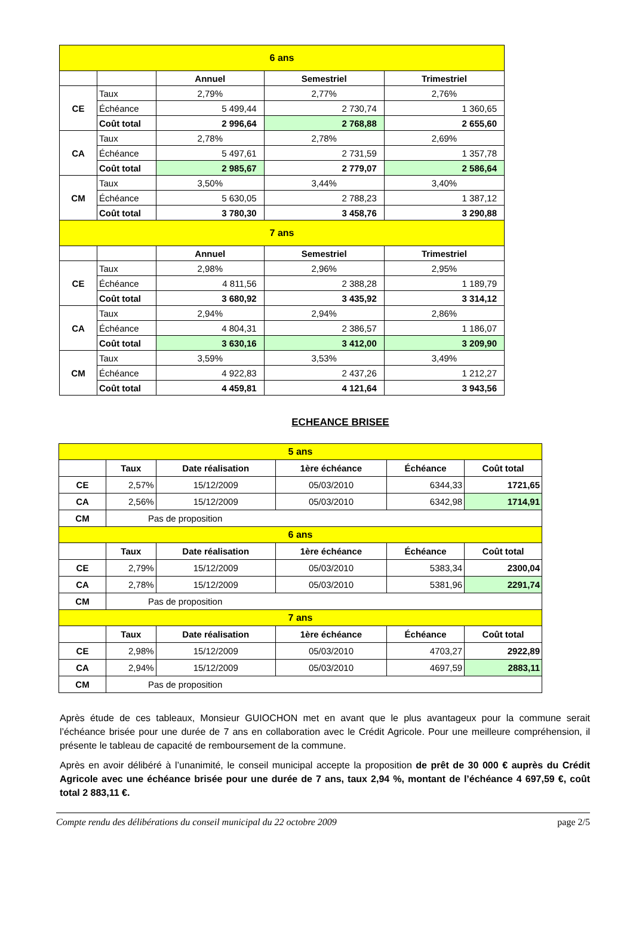| 6 ans | | | | |
| | | Annuel | Semestriel | Trimestriel |
| CE | Taux | 2,79% | 2,77% | 2,76% |
| | Échéance | 5 499,44 | 2 730,74 | 1 360,65 |
| | Coût total | 2 996,64 | 2 768,88 | 2 655,60 |
| CA | Taux | 2,78% | 2,78% | 2,69% |
| | Échéance | 5 497,61 | 2 731,59 | 1 357,78 |
| | Coût total | 2 985,67 | 2 779,07 | 2 586,64 |
| CM | Taux | 3,50% | 3,44% | 3,40% |
| | Échéance | 5 630,05 | 2 788,23 | 1 387,12 |
| | Coût total | 3 780,30 | 3 458,76 | 3 290,88 |
| 7 ans | | | | |
| | | Annuel | Semestriel | Trimestriel |
| CE | Taux | 2,98% | 2,96% | 2,95% |
| | Échéance | 4 811,56 | 2 388,28 | 1 189,79 |
| | Coût total | 3 680,92 | 3 435,92 | 3 314,12 |
| CA | Taux | 2,94% | 2,94% | 2,86% |
| | Échéance | 4 804,31 | 2 386,57 | 1 186,07 |
| | Coût total | 3 630,16 | 3 412,00 | 3 209,90 |
| CM | Taux | 3,59% | 3,53% | 3,49% |
| | Échéance | 4 922,83 | 2 437,26 | 1 212,27 |
| | Coût total | 4 459,81 | 4 121,64 | 3 943,56 |
ECHEANCE BRISEE
| 5 ans | | | | | |
| | Taux | Date réalisation | 1ère échéance | Échéance | Coût total |
| CE | 2,57% | 15/12/2009 | 05/03/2010 | 6344,33 | 1721,65 |
| CA | 2,56% | 15/12/2009 | 05/03/2010 | 6342,98 | 1714,91 |
| CM | Pas de proposition | | | | |
| 6 ans | | | | | |
| | Taux | Date réalisation | 1ère échéance | Échéance | Coût total |
| CE | 2,79% | 15/12/2009 | 05/03/2010 | 5383,34 | 2300,04 |
| CA | 2,78% | 15/12/2009 | 05/03/2010 | 5381,96 | 2291,74 |
| CM | Pas de proposition | | | | |
| 7 ans | | | | | |
| | Taux | Date réalisation | 1ère échéance | Échéance | Coût total |
| CE | 2,98% | 15/12/2009 | 05/03/2010 | 4703,27 | 2922,89 |
| CA | 2,94% | 15/12/2009 | 05/03/2010 | 4697,59 | 2883,11 |
| CM | Pas de proposition | | | | |
Après étude de ces tableaux, Monsieur GUIOCHON met en avant que le plus avantageux pour la commune serait l’échéance brisée pour une durée de 7 ans en collaboration avec le Crédit Agricole. Pour une meilleure compréhension, il présente le tableau de capacité de remboursement de la commune.
Après en avoir délibéré à l’unanimité, le conseil municipal accepte la proposition de prêt de 30 000 € auprès du Crédit Agricole avec une échéance brisée pour une durée de 7 ans, taux 2,94 %, montant de l’échéance 4 697,59 €, coût total 2 883,11 €.
Compte rendu des délibérations du conseil municipal du 22 octobre 2009 page 2/5